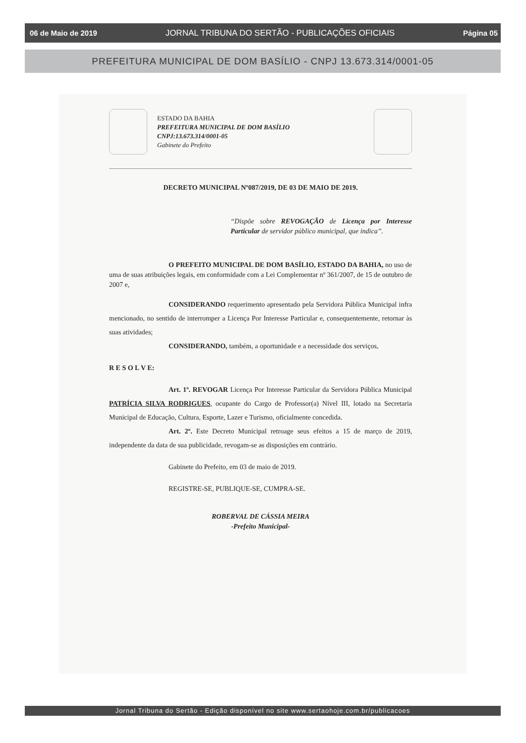06 de Maio de 2019 JORNAL TRIBUNA DO SERTÃO - PUBLICAÇÕES OFICIAIS Página 05
PREFEITURA MUNICIPAL DE DOM BASÍLIO - CNPJ 13.673.314/0001-05
ESTADO DA BAHIA
PREFEITURA MUNICIPAL DE DOM BASÍLIO
CNPJ:13.673.314/0001-05
Gabinete do Prefeito
DECRETO MUNICIPAL Nº087/2019, DE 03 DE MAIO DE 2019.
“Dispõe sobre REVOGAÇÃO de Licença por Interesse Particular de servidor público municipal, que indica”.
O PREFEITO MUNICIPAL DE DOM BASÍLIO, ESTADO DA BAHIA, no uso de uma de suas atribuições legais, em conformidade com a Lei Complementar nº 361/2007, de 15 de outubro de 2007 e,
CONSIDERANDO requerimento apresentado pela Servidora Pública Municipal infra mencionado, no sentido de interromper a Licença Por Interesse Particular e, consequentemente, retornar às suas atividades;
CONSIDERANDO, também, a oportunidade e a necessidade dos serviços,
R E S O L V E:
Art. 1º. REVOGAR Licença Por Interesse Particular da Servidora Pública Municipal PATRÍCIA SILVA RODRIGUES, ocupante do Cargo de Professor(a) Nível III, lotado na Secretaria Municipal de Educação, Cultura, Esporte, Lazer e Turismo, oficialmente concedida.
Art. 2º. Este Decreto Municipal retroage seus efeitos a 15 de março de 2019, independente da data de sua publicidade, revogam-se as disposições em contrário.
Gabinete do Prefeito, em 03 de maio de 2019.
REGISTRE-SE, PUBLIQUE-SE, CUMPRA-SE.
ROBERVAL DE CÁSSIA MEIRA
-Prefeito Municipal-
Jornal Tribuna do Sertão - Edição disponível no site www.sertaohoje.com.br/publicacoes